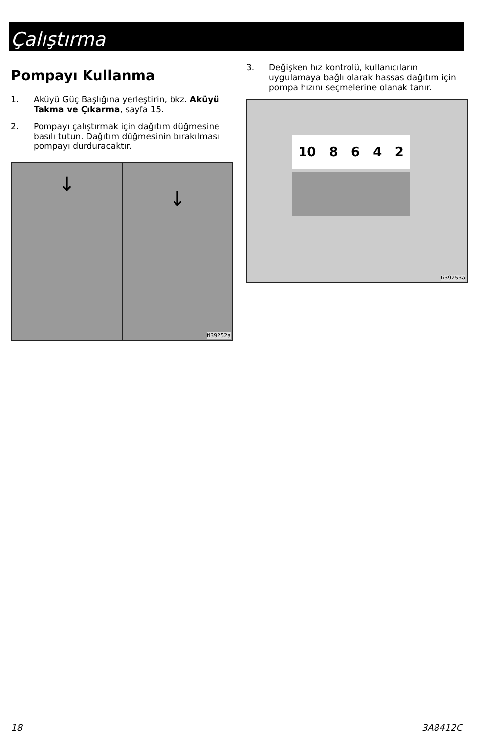Çalıştırma
Pompayı Kullanma
1. Aküyü Güç Başlığına yerleştirin, bkz. Aküyü Takma ve Çıkarma, sayfa 15.
2. Pompayı çalıştırmak için dağıtım düğmesine basılı tutun. Dağıtım düğmesinin bırakılması pompayı durduracaktır.
↓
↓
ti39252a
3. Değişken hız kontrolü, kullanıcıların uygulamaya bağlı olarak hassas dağıtım için pompa hızını seçmelerine olanak tanır.
10 8 6 4 2
ti39253a
18 3A8412C